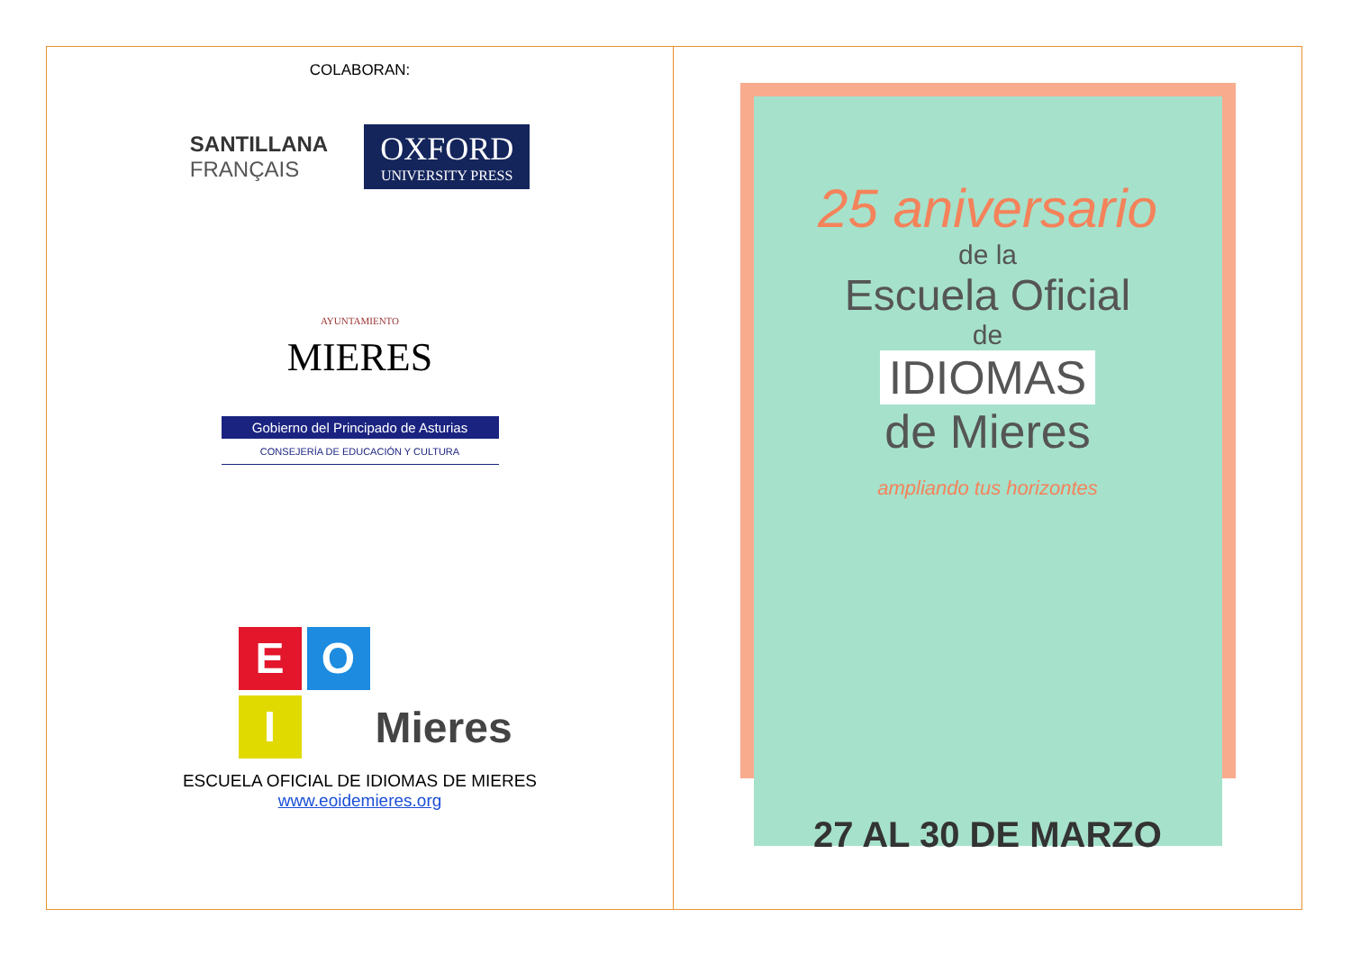COLABORAN:
SANTILLANA
FRANÇAIS
OXFORD
UNIVERSITY PRESS
AYUNTAMIENTO
MIERES
Gobierno del Principado de Asturias
CONSEJERÍA DE EDUCACIÓN Y CULTURA
E
O
I
Mieres
ESCUELA OFICIAL DE IDIOMAS DE MIERES
www.eoidemieres.org
25 aniversario
de la
Escuela Oficial
de
IDIOMAS
de Mieres
ampliando tus horizontes
27 AL 30 DE MARZO